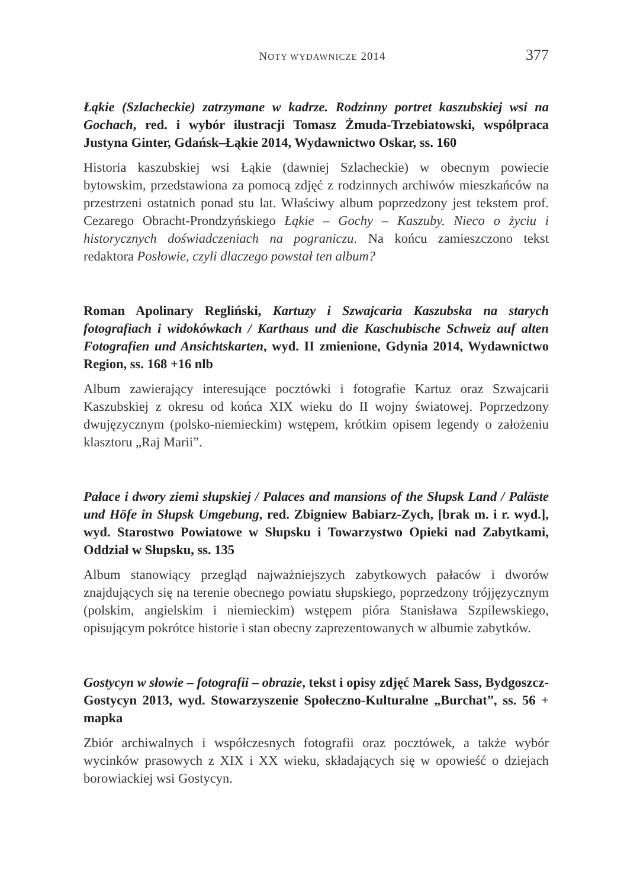NOTY WYDAWNICZE 2014 377
Łąkie (Szlacheckie) zatrzymane w kadrze. Rodzinny portret kaszubskiej wsi na Gochach, red. i wybór ilustracji Tomasz Żmuda-Trzebiatowski, współpraca Justyna Ginter, Gdańsk–Łąkie 2014, Wydawnictwo Oskar, ss. 160
Historia kaszubskiej wsi Łąkie (dawniej Szlacheckie) w obecnym powiecie bytowskim, przedstawiona za pomocą zdjęć z rodzinnych archiwów mieszkańców na przestrzeni ostatnich ponad stu lat. Właściwy album poprzedzony jest tekstem prof. Cezarego Obracht-Prondzyńskiego Łąkie – Gochy – Kaszuby. Nieco o życiu i historycznych doświadczeniach na pograniczu. Na końcu zamieszczono tekst redaktora Posłowie, czyli dlaczego powstał ten album?
Roman Apolinary Regliński, Kartuzy i Szwajcaria Kaszubska na starych fotografiach i widokówkach / Karthaus und die Kaschubische Schweiz auf alten Fotografien und Ansichtskarten, wyd. II zmienione, Gdynia 2014, Wydawnictwo Region, ss. 168 +16 nlb
Album zawierający interesujące pocztówki i fotografie Kartuz oraz Szwajcarii Kaszubskiej z okresu od końca XIX wieku do II wojny światowej. Poprzedzony dwujęzycznym (polsko-niemieckim) wstępem, krótkim opisem legendy o założeniu klasztoru „Raj Marii”.
Pałace i dwory ziemi słupskiej / Palaces and mansions of the Słupsk Land / Paläste und Höfe in Słupsk Umgebung, red. Zbigniew Babiarz-Zych, [brak m. i r. wyd.], wyd. Starostwo Powiatowe w Słupsku i Towarzystwo Opieki nad Zabytkami, Oddział w Słupsku, ss. 135
Album stanowiący przegląd najważniejszych zabytkowych pałaców i dworów znajdujących się na terenie obecnego powiatu słupskiego, poprzedzony trójjęzycznym (polskim, angielskim i niemieckim) wstępem pióra Stanisława Szpilewskiego, opisującym pokrótce historie i stan obecny zaprezentowanych w albumie zabytków.
Gostycyn w słowie – fotografii – obrazie, tekst i opisy zdjęć Marek Sass, Bydgoszcz-Gostycyn 2013, wyd. Stowarzyszenie Społeczno-Kulturalne „Burchat”, ss. 56 + mapka
Zbiór archiwalnych i współczesnych fotografii oraz pocztówek, a także wybór wycinków prasowych z XIX i XX wieku, składających się w opowieść o dziejach borowiackiej wsi Gostycyn.